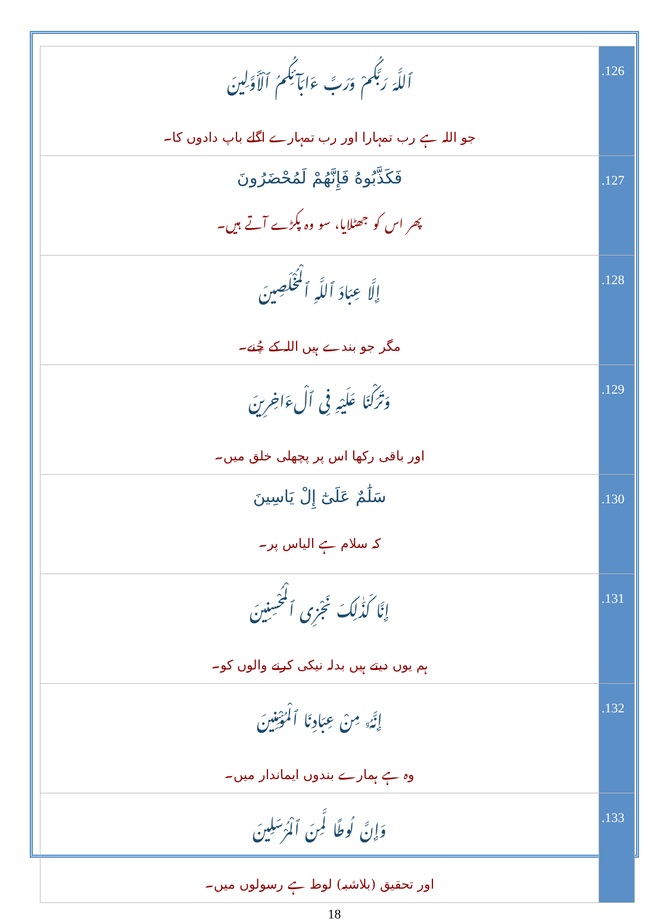| ٱللَّهَ رَبَّكُمْ وَرَبَّ ءَابَآئِكُمُ ٱلْأَوَّلِينَ جو اللہ ہے رب تمہارا اور رب تمہارے اگلے باپ دادوں کا۔ | .126 |
| فَكَذَّبُوهُ فَإِنَّهُمْ لَمُحْضَرُونَ پھر اس کو جھٹلایا، سو وہ پکڑے آتے ہیں۔ | .127 |
| إِلَّا عِبَادَ ٱللَّهِ ٱلْمُخْلَصِينَ مگر جو بندے ہیں اللہ کے چُنے۔ | .128 |
| وَتَرَكْنَا عَلَيْهِ فِى ٱلْءَاخِرِينَ اور باقی رکھا اس پر پچھلی خلق میں۔ | .129 |
| سَلَٰمٌ عَلَىٰٓ إِلْ يَاسِينَ کہ سلام ہے الیاس پر۔ | .130 |
| إِنَّا كَذَٰلِكَ نَجْزِى ٱلْمُحْسِنِينَ ہم یوں دیتے ہیں بدلہ نیکی کرنے والوں کو۔ | .131 |
| إِنَّهُۥ مِنْ عِبَادِنَا ٱلْمُؤْمِنِينَ وہ ہے ہمارے بندوں ایماندار میں۔ | .132 |
| وَإِنَّ لُوطًا لَّمِنَ ٱلْمُرْسَلِينَ اور تحقیق (بلاشبہ) لوط ہے رسولوں میں۔ | .133 |
18